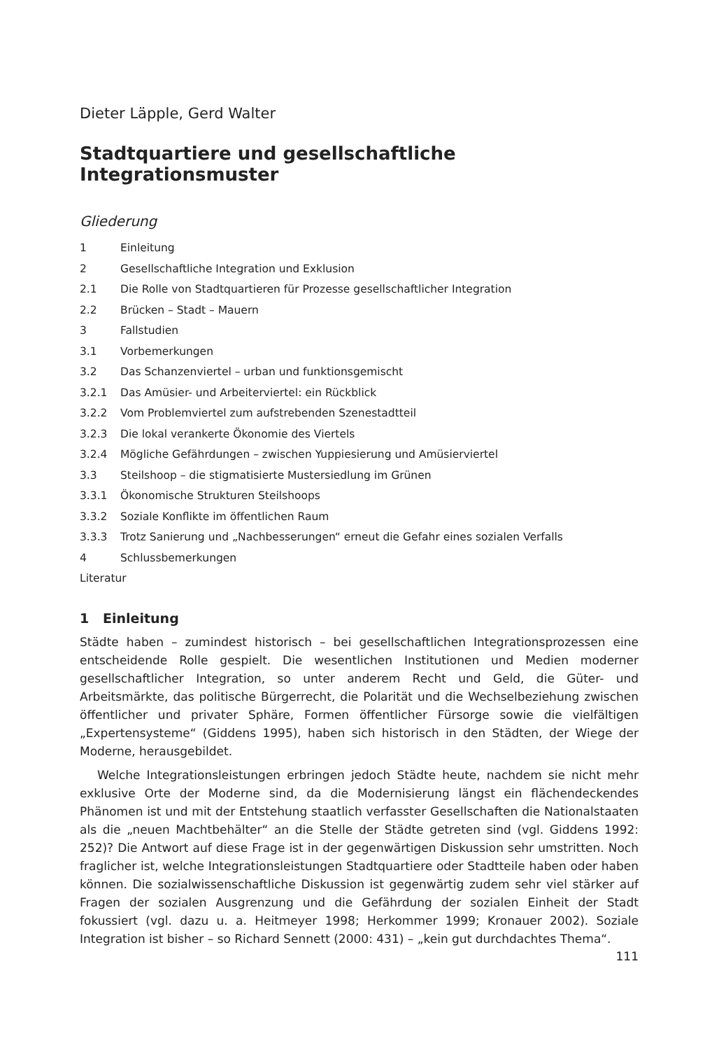Dieter Läpple, Gerd Walter
Stadtquartiere und gesellschaftliche Integrationsmuster
Gliederung
1 Einleitung
2 Gesellschaftliche Integration und Exklusion
2.1 Die Rolle von Stadtquartieren für Prozesse gesellschaftlicher Integration
2.2 Brücken – Stadt – Mauern
3 Fallstudien
3.1 Vorbemerkungen
3.2 Das Schanzenviertel – urban und funktionsgemischt
3.2.1 Das Amüsier- und Arbeiterviertel: ein Rückblick
3.2.2 Vom Problemviertel zum aufstrebenden Szenestadtteil
3.2.3 Die lokal verankerte Ökonomie des Viertels
3.2.4 Mögliche Gefährdungen – zwischen Yuppiesierung und Amüsierviertel
3.3 Steilshoop – die stigmatisierte Mustersiedlung im Grünen
3.3.1 Ökonomische Strukturen Steilshoops
3.3.2 Soziale Konflikte im öffentlichen Raum
3.3.3 Trotz Sanierung und „Nachbesserungen“ erneut die Gefahr eines sozialen Verfalls
4 Schlussbemerkungen
Literatur
1 Einleitung
Städte haben – zumindest historisch – bei gesellschaftlichen Integrationsprozessen eine entscheidende Rolle gespielt. Die wesentlichen Institutionen und Medien moderner gesellschaftlicher Integration, so unter anderem Recht und Geld, die Güter- und Arbeitsmärkte, das politische Bürgerrecht, die Polarität und die Wechselbeziehung zwischen öffentlicher und privater Sphäre, Formen öffentlicher Fürsorge sowie die vielfältigen „Expertensysteme“ (Giddens 1995), haben sich historisch in den Städten, der Wiege der Moderne, herausgebildet.
Welche Integrationsleistungen erbringen jedoch Städte heute, nachdem sie nicht mehr exklusive Orte der Moderne sind, da die Modernisierung längst ein flächendeckendes Phänomen ist und mit der Entstehung staatlich verfasster Gesellschaften die Nationalstaaten als die „neuen Machtbehälter“ an die Stelle der Städte getreten sind (vgl. Giddens 1992: 252)? Die Antwort auf diese Frage ist in der gegenwärtigen Diskussion sehr umstritten. Noch fraglicher ist, welche Integrationsleistungen Stadtquartiere oder Stadtteile haben oder haben können. Die sozialwissenschaftliche Diskussion ist gegenwärtig zudem sehr viel stärker auf Fragen der sozialen Ausgrenzung und die Gefährdung der sozialen Einheit der Stadt fokussiert (vgl. dazu u. a. Heitmeyer 1998; Herkommer 1999; Kronauer 2002). Soziale Integration ist bisher – so Richard Sennett (2000: 431) – „kein gut durchdachtes Thema“.
111